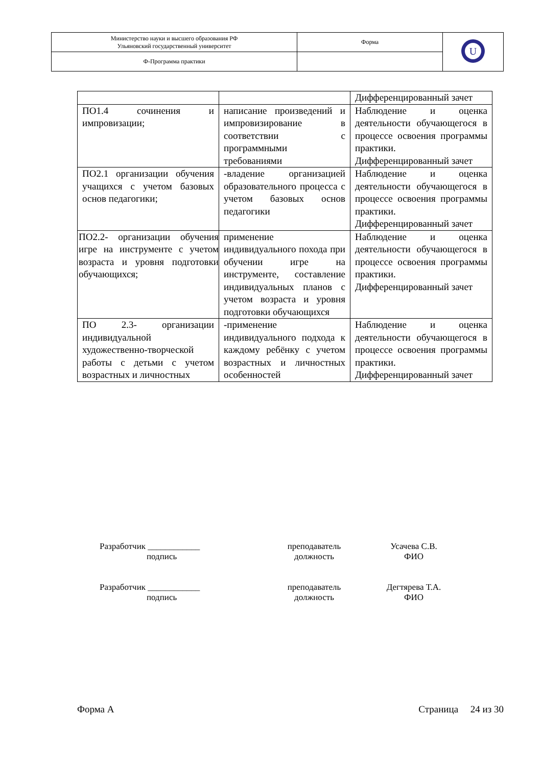| Министерство науки и высшего образования РФ Ульяновский государственный университет | Форма | U |
| Ф-Программа практики | | |
| | | Дифференцированный зачет |
| ПО1.4 сочинения и импровизации; | написание произведений и импровизирование в соответствии с программными требованиями | Наблюдение и оценка деятельности обучающегося в процессе освоения программы практики. Дифференцированный зачет |
| ПО2.1 организации обучения учащихся с учетом базовых основ педагогики; | -владение организацией образовательного процесса с учетом базовых основ педагогики | Наблюдение и оценка деятельности обучающегося в процессе освоения программы практики. Дифференцированный зачет |
| ПО2.2- организации обучения игре на инструменте с учетом возраста и уровня подготовки обучающихся; | применение индивидуального похода при обучении игре на инструменте, составление индивидуальных планов с учетом возраста и уровня подготовки обучающихся | Наблюдение и оценка деятельности обучающегося в процессе освоения программы практики. Дифференцированный зачет |
| ПО 2.3- организации индивидуальной художественно-творческой работы с детьми с учетом возрастных и личностных | -применение индивидуального подхода к каждому ребёнку с учетом возрастных и личностных особенностей | Наблюдение и оценка деятельности обучающегося в процессе освоения программы практики. Дифференцированный зачет |
Разработчик ____________
подпись
преподаватель
должность
Усачева С.В.
ФИО
Разработчик ____________
подпись
преподаватель
должность
Дегтярева Т.А.
ФИО
Форма А Страница 24 из 30